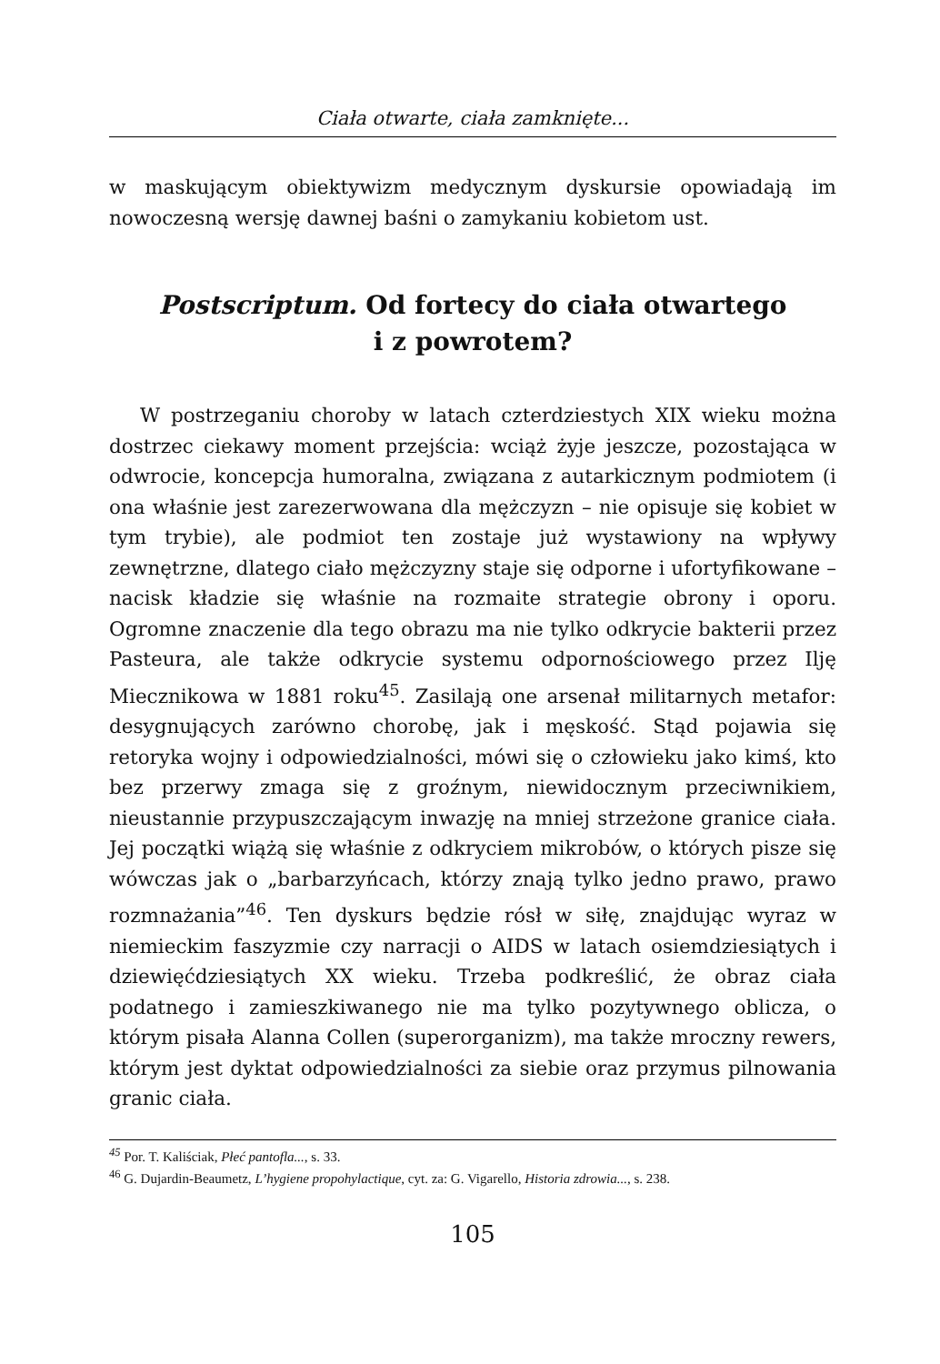Ciała otwarte, ciała zamknięte...
w maskującym obiektywizm medycznym dyskursie opowiadają im nowoczesną wersję dawnej baśni o zamykaniu kobietom ust.
Postscriptum. Od fortecy do ciała otwartego
i z powrotem?
W postrzeganiu choroby w latach czterdziestych XIX wieku można dostrzec ciekawy moment przejścia: wciąż żyje jeszcze, pozostająca w odwrocie, koncepcja humoralna, związana z autarkicznym podmiotem (i ona właśnie jest zarezerwowana dla mężczyzn – nie opisuje się kobiet w tym trybie), ale podmiot ten zostaje już wystawiony na wpływy zewnętrzne, dlatego ciało mężczyzny staje się odporne i ufortyfikowane – nacisk kładzie się właśnie na rozmaite strategie obrony i oporu. Ogromne znaczenie dla tego obrazu ma nie tylko odkrycie bakterii przez Pasteura, ale także odkrycie systemu odpornościowego przez Ilję Miecznikowa w 1881 roku<sup>45</sup>. Zasilają one arsenał militarnych metafor: desygnujących zarówno chorobę, jak i męskość. Stąd pojawia się retoryka wojny i odpowiedzialności, mówi się o człowieku jako kimś, kto bez przerwy zmaga się z groźnym, niewidocznym przeciwnikiem, nieustannie przypuszczającym inwazję na mniej strzeżone granice ciała. Jej początki wiążą się właśnie z odkryciem mikrobów, o których pisze się wówczas jak o „barbarzyńcach, którzy znają tylko jedno prawo, prawo rozmnażania”<sup>46</sup>. Ten dyskurs będzie rósł w siłę, znajdując wyraz w niemieckim faszyzmie czy narracji o AIDS w latach osiemdziesiątych i dziewięćdziesiątych XX wieku. Trzeba podkreślić, że obraz ciała podatnego i zamieszkiwanego nie ma tylko pozytywnego oblicza, o którym pisała Alanna Collen (superorganizm), ma także mroczny rewers, którym jest dyktat odpowiedzialności za siebie oraz przymus pilnowania granic ciała.
<sup>45</sup> Por. T. Kaliściak, Płeć pantofla..., s. 33.
<sup>46</sup> G. Dujardin-Beaumetz, L’hygiene propohylactique, cyt. za: G. Vigarello, Historia zdrowia..., s. 238.
105